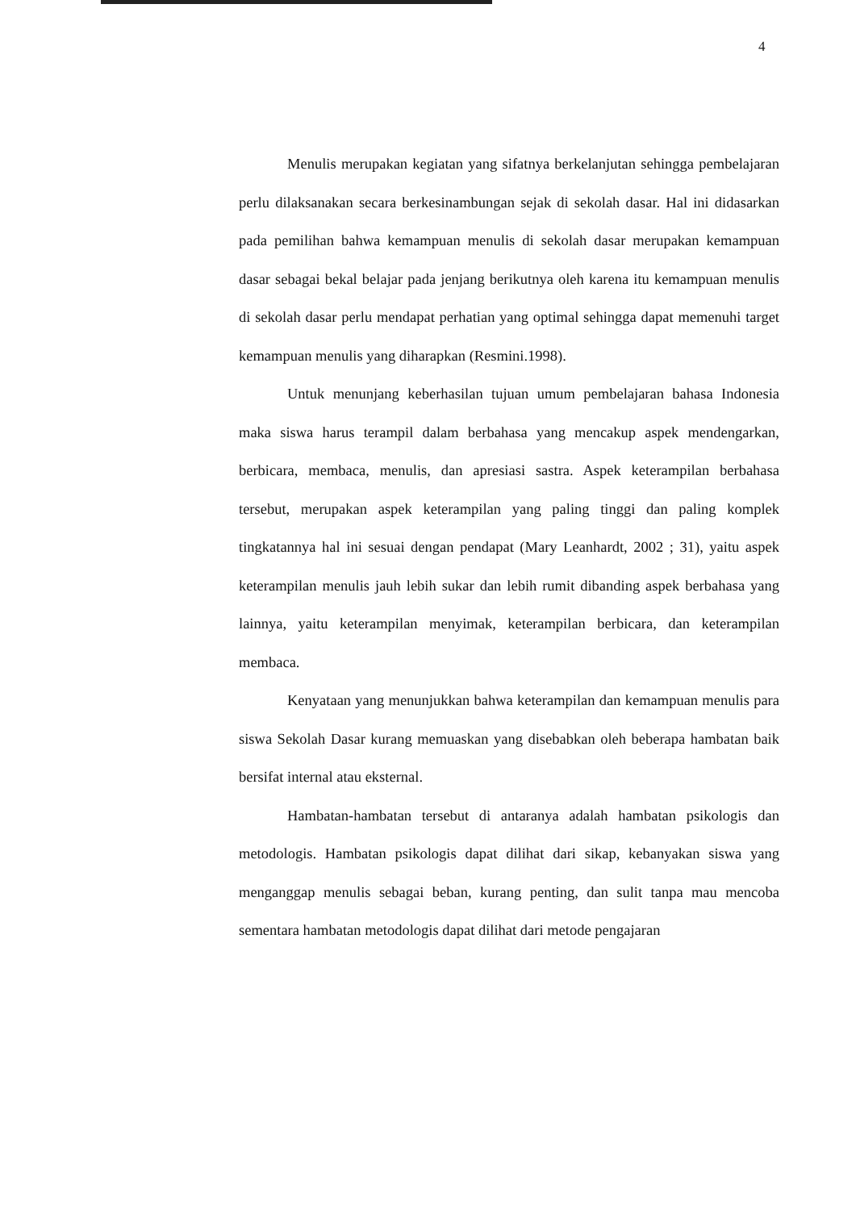4
Menulis merupakan kegiatan yang sifatnya berkelanjutan sehingga pembelajaran perlu dilaksanakan secara berkesinambungan sejak di sekolah dasar. Hal ini didasarkan pada pemilihan bahwa kemampuan menulis di sekolah dasar merupakan kemampuan dasar sebagai bekal belajar pada jenjang berikutnya oleh karena itu kemampuan menulis di sekolah dasar perlu mendapat perhatian yang optimal sehingga dapat memenuhi target kemampuan menulis yang diharapkan (Resmini.1998).
Untuk menunjang keberhasilan tujuan umum pembelajaran bahasa Indonesia maka siswa harus terampil dalam berbahasa yang mencakup aspek mendengarkan, berbicara, membaca, menulis, dan apresiasi sastra. Aspek keterampilan berbahasa tersebut, merupakan aspek keterampilan yang paling tinggi dan paling komplek tingkatannya hal ini sesuai dengan pendapat (Mary Leanhardt, 2002 ; 31), yaitu aspek keterampilan menulis jauh lebih sukar dan lebih rumit dibanding aspek berbahasa yang lainnya, yaitu keterampilan menyimak, keterampilan berbicara, dan keterampilan membaca.
Kenyataan yang menunjukkan bahwa keterampilan dan kemampuan menulis para siswa Sekolah Dasar kurang memuaskan yang disebabkan oleh beberapa hambatan baik bersifat internal atau eksternal.
Hambatan-hambatan tersebut di antaranya adalah hambatan psikologis dan metodologis. Hambatan psikologis dapat dilihat dari sikap, kebanyakan siswa yang menganggap menulis sebagai beban, kurang penting, dan sulit tanpa mau mencoba sementara hambatan metodologis dapat dilihat dari metode pengajaran